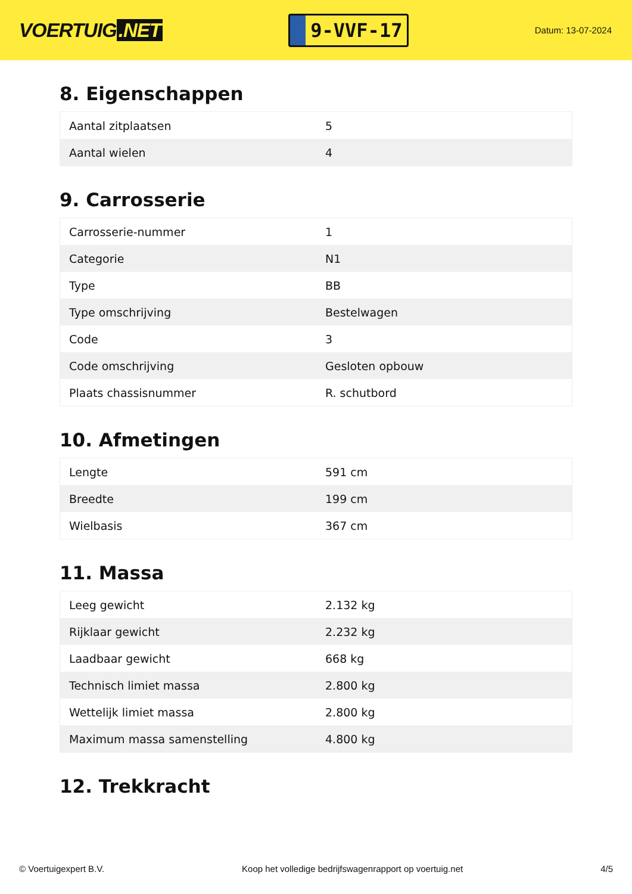VOERTUIG.NET
9-VVF-17
Datum: 13-07-2024
8. Eigenschappen
| Aantal zitplaatsen | 5 |
| Aantal wielen | 4 |
9. Carrosserie
| Carrosserie-nummer | 1 |
| Categorie | N1 |
| Type | BB |
| Type omschrijving | Bestelwagen |
| Code | 3 |
| Code omschrijving | Gesloten opbouw |
| Plaats chassisnummer | R. schutbord |
10. Afmetingen
| Lengte | 591 cm |
| Breedte | 199 cm |
| Wielbasis | 367 cm |
11. Massa
| Leeg gewicht | 2.132 kg |
| Rijklaar gewicht | 2.232 kg |
| Laadbaar gewicht | 668 kg |
| Technisch limiet massa | 2.800 kg |
| Wettelijk limiet massa | 2.800 kg |
| Maximum massa samenstelling | 4.800 kg |
12. Trekkracht
© Voertuigexpert B.V. Koop het volledige bedrijfswagenrapport op voertuig.net 4/5